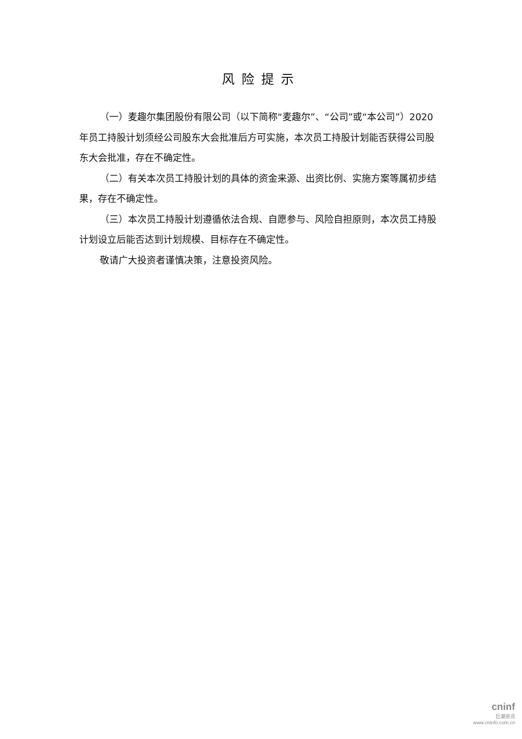风险提示
（一）麦趣尔集团股份有限公司（以下简称“麦趣尔”、“公司”或“本公司”）2020 年员工持股计划须经公司股东大会批准后方可实施，本次员工持股计划能否获得公司股东大会批准，存在不确定性。
（二）有关本次员工持股计划的具体的资金来源、出资比例、实施方案等属初步结果，存在不确定性。
（三）本次员工持股计划遵循依法合规、自愿参与、风险自担原则，本次员工持股计划设立后能否达到计划规模、目标存在不确定性。
敬请广大投资者谨慎决策，注意投资风险。
cninf
巨潮资讯
www.cninfo.com.cn